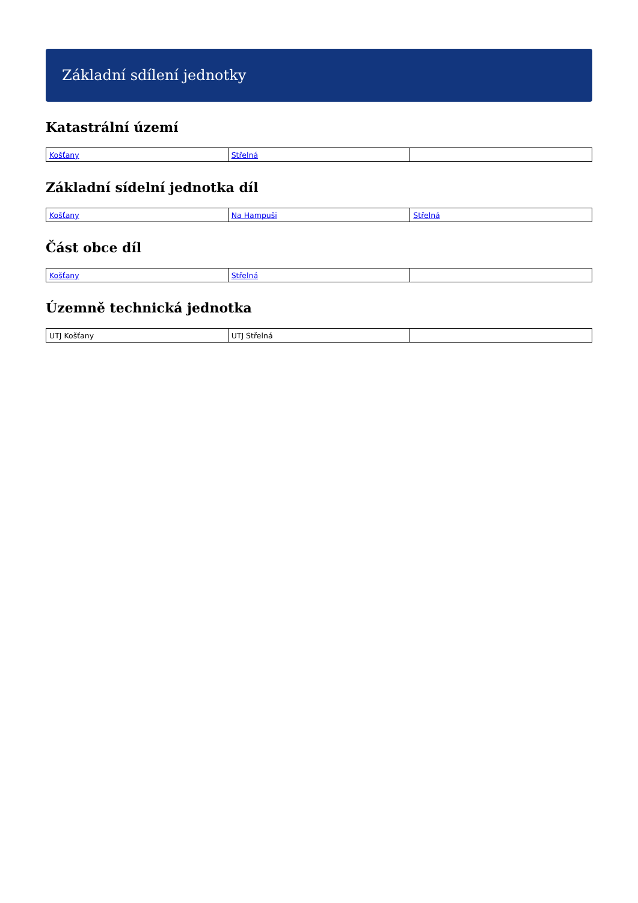Základní sdílení jednotky
Katastrální území
| Košťany | Střelná | |
Základní sídelní jednotka díl
| Košťany | Na Hampuši | Střelná |
Část obce díl
| Košťany | Střelná | |
Územně technická jednotka
| UTJ Košťany | UTJ Střelná | |